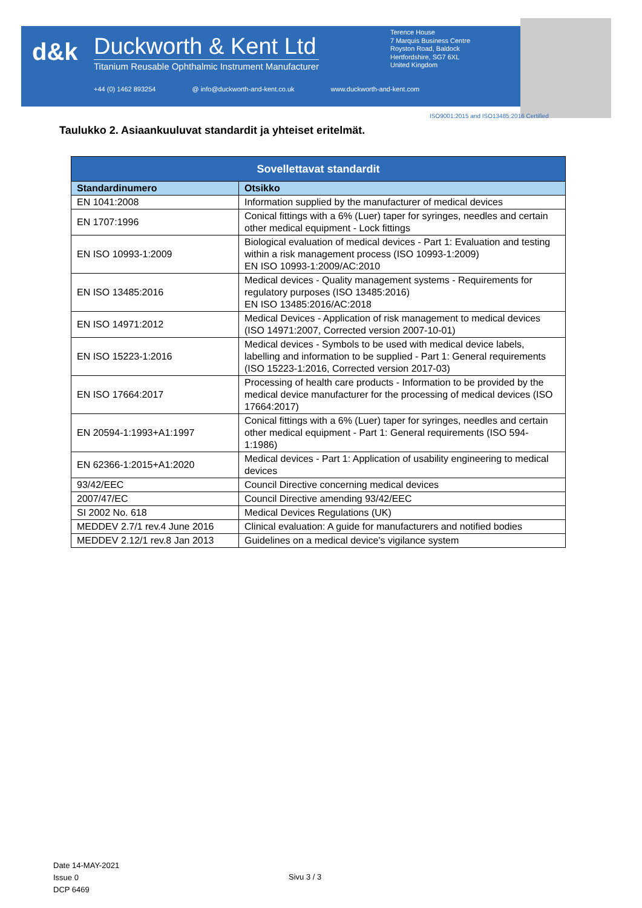d&k
Duckworth & Kent Ltd
Titanium Reusable Ophthalmic Instrument Manufacturer
Terence House
7 Marquis Business Centre
Royston Road, Baldock
Hertfordshire, SG7 6XL
United Kingdom
+44 (0) 1462 893254 @ info@duckworth-and-kent.co.uk www.duckworth-and-kent.com
ISO9001:2015 and ISO13485:2016 Certified
Taulukko 2. Asiaankuuluvat standardit ja yhteiset eritelmät.
| Sovellettavat standardit | |
| --- | --- |
| Standardinumero | Otsikko |
| EN 1041:2008 | Information supplied by the manufacturer of medical devices |
| EN 1707:1996 | Conical fittings with a 6% (Luer) taper for syringes, needles and certain other medical equipment - Lock fittings |
| EN ISO 10993-1:2009 | Biological evaluation of medical devices - Part 1: Evaluation and testing within a risk management process (ISO 10993-1:2009) EN ISO 10993-1:2009/AC:2010 |
| EN ISO 13485:2016 | Medical devices - Quality management systems - Requirements for regulatory purposes (ISO 13485:2016) EN ISO 13485:2016/AC:2018 |
| EN ISO 14971:2012 | Medical Devices - Application of risk management to medical devices (ISO 14971:2007, Corrected version 2007-10-01) |
| EN ISO 15223-1:2016 | Medical devices - Symbols to be used with medical device labels, labelling and information to be supplied - Part 1: General requirements (ISO 15223-1:2016, Corrected version 2017-03) |
| EN ISO 17664:2017 | Processing of health care products - Information to be provided by the medical device manufacturer for the processing of medical devices (ISO 17664:2017) |
| EN 20594-1:1993+A1:1997 | Conical fittings with a 6% (Luer) taper for syringes, needles and certain other medical equipment - Part 1: General requirements (ISO 594-1:1986) |
| EN 62366-1:2015+A1:2020 | Medical devices - Part 1: Application of usability engineering to medical devices |
| 93/42/EEC | Council Directive concerning medical devices |
| 2007/47/EC | Council Directive amending 93/42/EEC |
| SI 2002 No. 618 | Medical Devices Regulations (UK) |
| MEDDEV 2.7/1 rev.4 June 2016 | Clinical evaluation: A guide for manufacturers and notified bodies |
| MEDDEV 2.12/1 rev.8 Jan 2013 | Guidelines on a medical device's vigilance system |
Date 14-MAY-2021
Issue 0
DCP 6469
Sivu 3 / 3